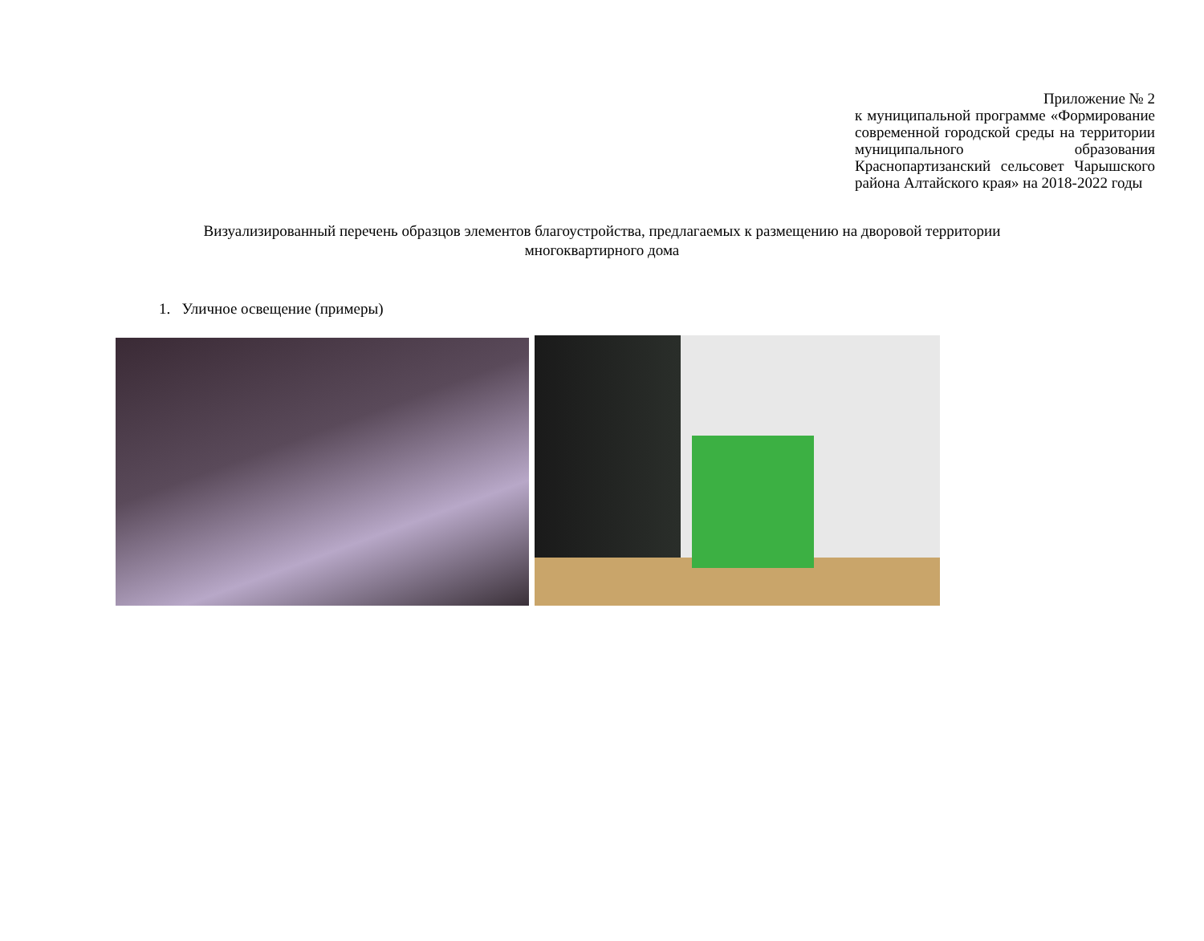Приложение № 2
к муниципальной программе «Формирование современной городской среды на территории муниципального образования Краснопартизанский сельсовет Чарышского района Алтайского края» на 2018-2022 годы
Визуализированный перечень образцов элементов благоустройства, предлагаемых к размещению на дворовой территории многоквартирного дома
1. Уличное освещение (примеры)